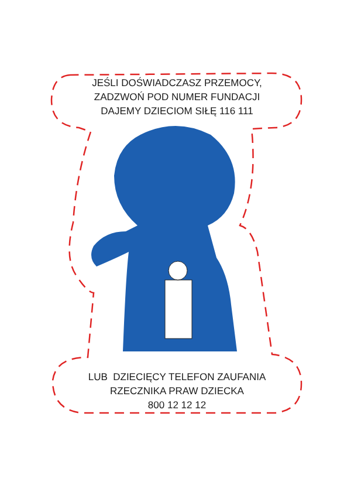JEŚLI DOŚWIADCZASZ PRZEMOCY,
ZADZWOŃ POD NUMER FUNDACJI
DAJEMY DZIECIOM SIŁĘ 116 111
LUB DZIECIĘCY TELEFON ZAUFANIA
RZECZNIKA PRAW DZIECKA
800 12 12 12